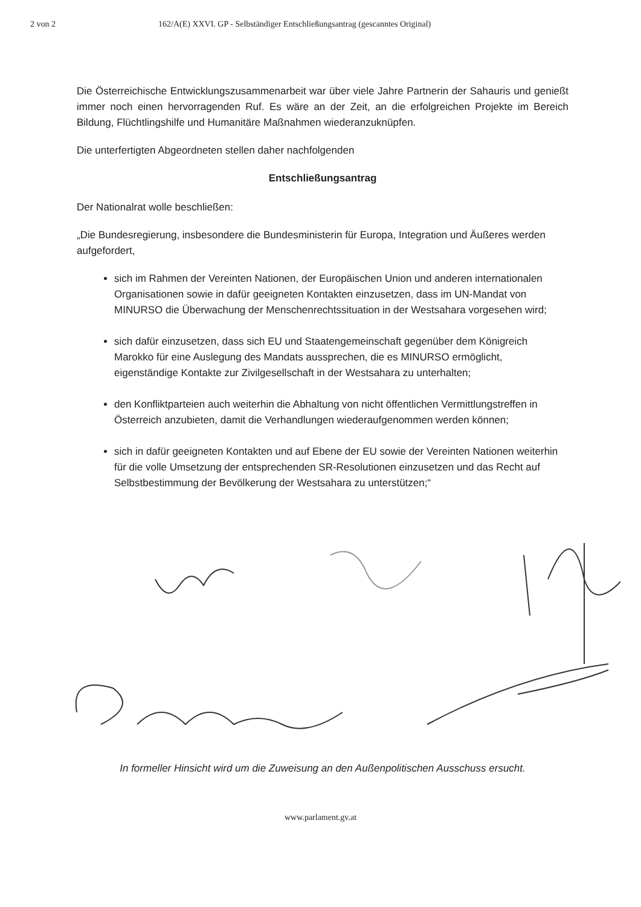2 von 2 162/A(E) XXVI. GP - Selbständiger Entschließungsantrag (gescanntes Original)
Die Österreichische Entwicklungszusammenarbeit war über viele Jahre Partnerin der Sahauris und genießt immer noch einen hervorragenden Ruf. Es wäre an der Zeit, an die erfolgreichen Projekte im Bereich Bildung, Flüchtlingshilfe und Humanitäre Maßnahmen wiederanzuknüpfen.
Die unterfertigten Abgeordneten stellen daher nachfolgenden
Entschließungsantrag
Der Nationalrat wolle beschließen:
„Die Bundesregierung, insbesondere die Bundesministerin für Europa, Integration und Äußeres werden aufgefordert,
sich im Rahmen der Vereinten Nationen, der Europäischen Union und anderen internationalen Organisationen sowie in dafür geeigneten Kontakten einzusetzen, dass im UN-Mandat von MINURSO die Überwachung der Menschenrechtssituation in der Westsahara vorgesehen wird;
sich dafür einzusetzen, dass sich EU und Staatengemeinschaft gegenüber dem Königreich Marokko für eine Auslegung des Mandats aussprechen, die es MINURSO ermöglicht, eigenständige Kontakte zur Zivilgesellschaft in der Westsahara zu unterhalten;
den Konfliktparteien auch weiterhin die Abhaltung von nicht öffentlichen Vermittlungstreffen in Österreich anzubieten, damit die Verhandlungen wiederaufgenommen werden können;
sich in dafür geeigneten Kontakten und auf Ebene der EU sowie der Vereinten Nationen weiterhin für die volle Umsetzung der entsprechenden SR-Resolutionen einzusetzen und das Recht auf Selbstbestimmung der Bevölkerung der Westsahara zu unterstützen;“
In formeller Hinsicht wird um die Zuweisung an den Außenpolitischen Ausschuss ersucht.
www.parlament.gv.at